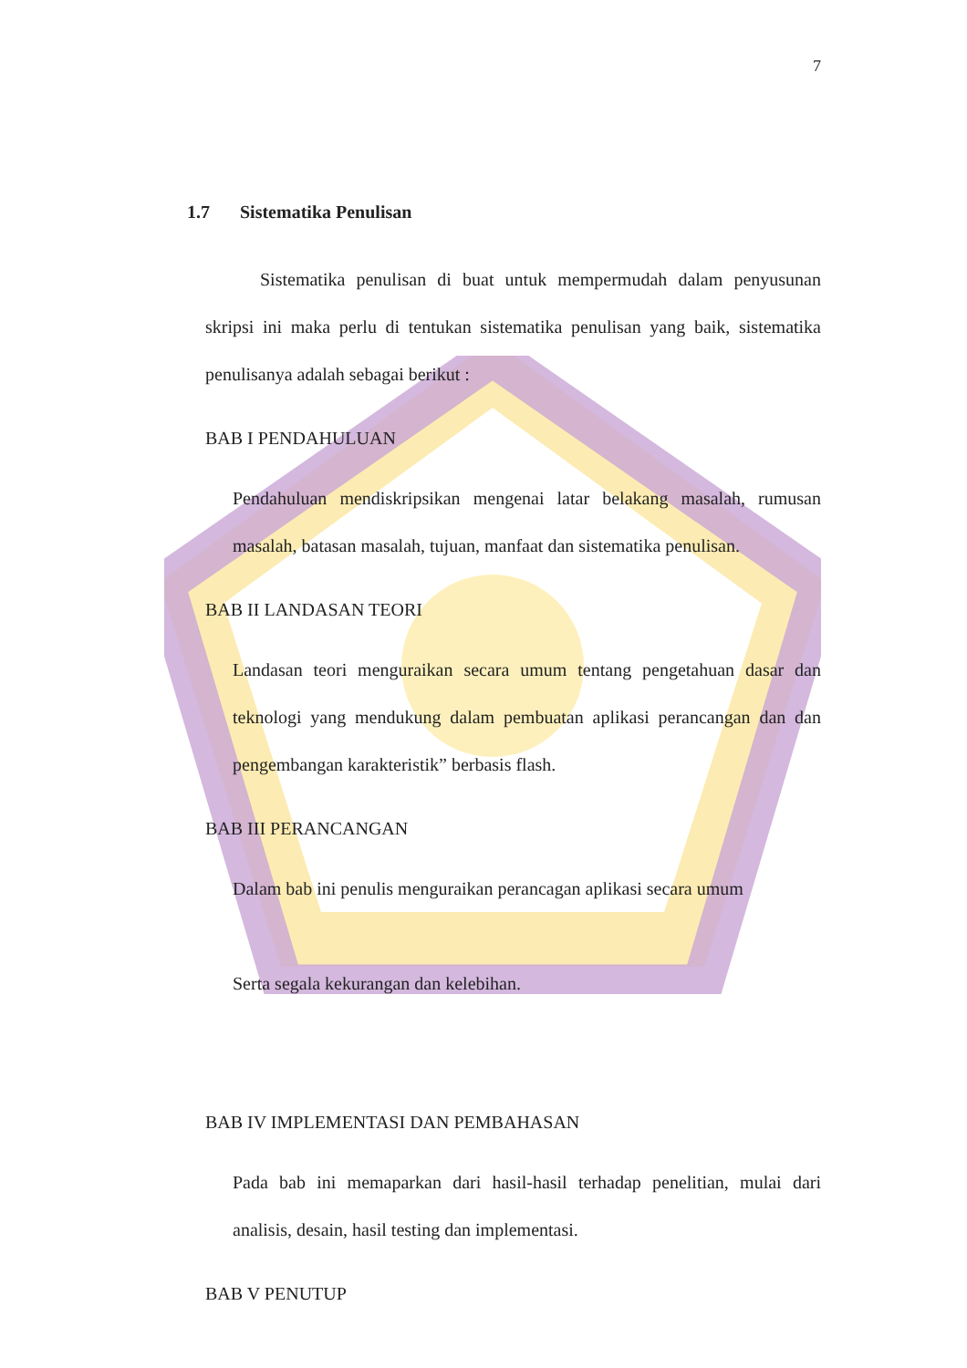7
1.7 Sistematika Penulisan
Sistematika penulisan di buat untuk mempermudah dalam penyusunan skripsi ini maka perlu di tentukan sistematika penulisan yang baik, sistematika penulisanya adalah sebagai berikut :
BAB I PENDAHULUAN
Pendahuluan mendiskripsikan mengenai latar belakang masalah, rumusan masalah, batasan masalah, tujuan, manfaat dan sistematika penulisan.
BAB II LANDASAN TEORI
Landasan teori menguraikan secara umum tentang pengetahuan dasar dan teknologi yang mendukung dalam pembuatan aplikasi perancangan dan dan pengembangan karakteristik” berbasis flash.
BAB III PERANCANGAN
Dalam bab ini penulis menguraikan perancagan aplikasi secara umum
Serta segala kekurangan dan kelebihan.
BAB IV IMPLEMENTASI DAN PEMBAHASAN
Pada bab ini memaparkan dari hasil-hasil terhadap penelitian, mulai dari analisis, desain, hasil testing dan implementasi.
BAB V PENUTUP